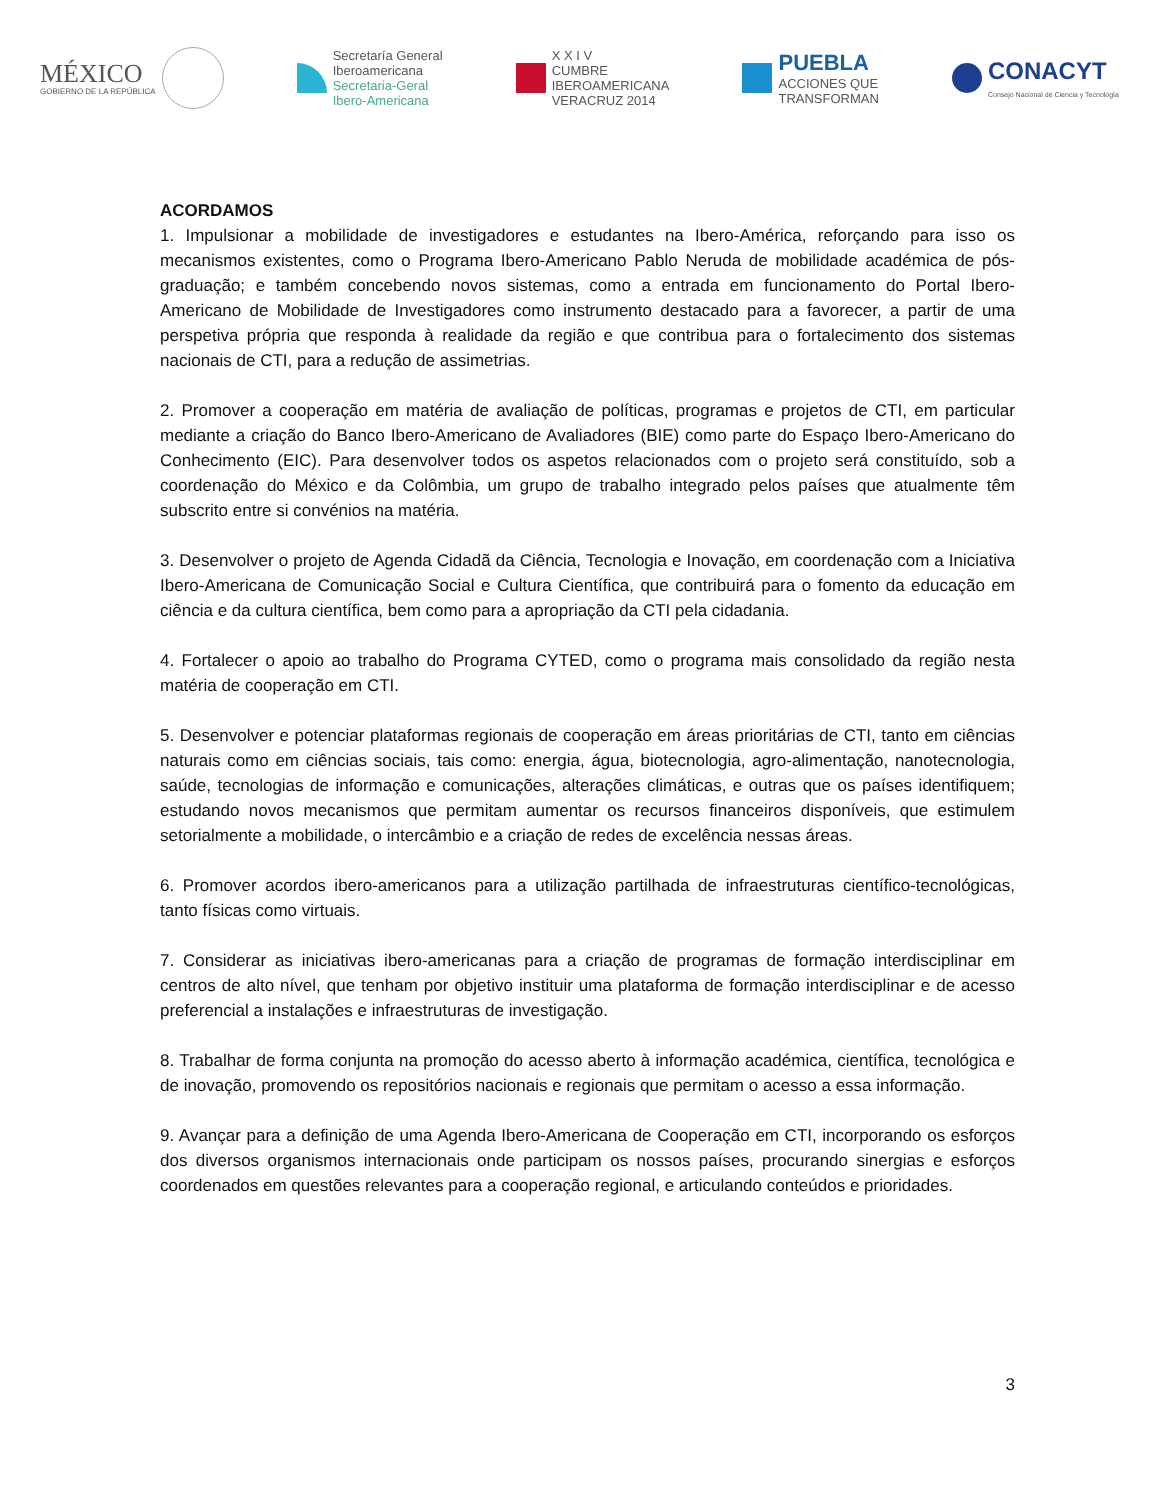MÉXICO
GOBIERNO DE LA REPÚBLICA
Secretaría General
Iberoamericana
Secretaria-Geral
Ibero-Americana
X X I V
CUMBRE
IBEROAMERICANA
VERACRUZ 2014
PUEBLA
ACCIONES QUE
TRANSFORMAN
CONACYT
Consejo Nacional de Ciencia y Tecnología
ACORDAMOS
1. Impulsionar a mobilidade de investigadores e estudantes na Ibero-América, reforçando para isso os mecanismos existentes, como o Programa Ibero-Americano Pablo Neruda de mobilidade académica de pós-graduação; e também concebendo novos sistemas, como a entrada em funcionamento do Portal Ibero-Americano de Mobilidade de Investigadores como instrumento destacado para a favorecer, a partir de uma perspetiva própria que responda à realidade da região e que contribua para o fortalecimento dos sistemas nacionais de CTI, para a redução de assimetrias.
2. Promover a cooperação em matéria de avaliação de políticas, programas e projetos de CTI, em particular mediante a criação do Banco Ibero-Americano de Avaliadores (BIE) como parte do Espaço Ibero-Americano do Conhecimento (EIC). Para desenvolver todos os aspetos relacionados com o projeto será constituído, sob a coordenação do México e da Colômbia, um grupo de trabalho integrado pelos países que atualmente têm subscrito entre si convénios na matéria.
3. Desenvolver o projeto de Agenda Cidadã da Ciência, Tecnologia e Inovação, em coordenação com a Iniciativa Ibero-Americana de Comunicação Social e Cultura Científica, que contribuirá para o fomento da educação em ciência e da cultura científica, bem como para a apropriação da CTI pela cidadania.
4. Fortalecer o apoio ao trabalho do Programa CYTED, como o programa mais consolidado da região nesta matéria de cooperação em CTI.
5. Desenvolver e potenciar plataformas regionais de cooperação em áreas prioritárias de CTI, tanto em ciências naturais como em ciências sociais, tais como: energia, água, biotecnologia, agro-alimentação, nanotecnologia, saúde, tecnologias de informação e comunicações, alterações climáticas, e outras que os países identifiquem; estudando novos mecanismos que permitam aumentar os recursos financeiros disponíveis, que estimulem setorialmente a mobilidade, o intercâmbio e a criação de redes de excelência nessas áreas.
6. Promover acordos ibero-americanos para a utilização partilhada de infraestruturas científico-tecnológicas, tanto físicas como virtuais.
7. Considerar as iniciativas ibero-americanas para a criação de programas de formação interdisciplinar em centros de alto nível, que tenham por objetivo instituir uma plataforma de formação interdisciplinar e de acesso preferencial a instalações e infraestruturas de investigação.
8. Trabalhar de forma conjunta na promoção do acesso aberto à informação académica, científica, tecnológica e de inovação, promovendo os repositórios nacionais e regionais que permitam o acesso a essa informação.
9. Avançar para a definição de uma Agenda Ibero-Americana de Cooperação em CTI, incorporando os esforços dos diversos organismos internacionais onde participam os nossos países, procurando sinergias e esforços coordenados em questões relevantes para a cooperação regional, e articulando conteúdos e prioridades.
3